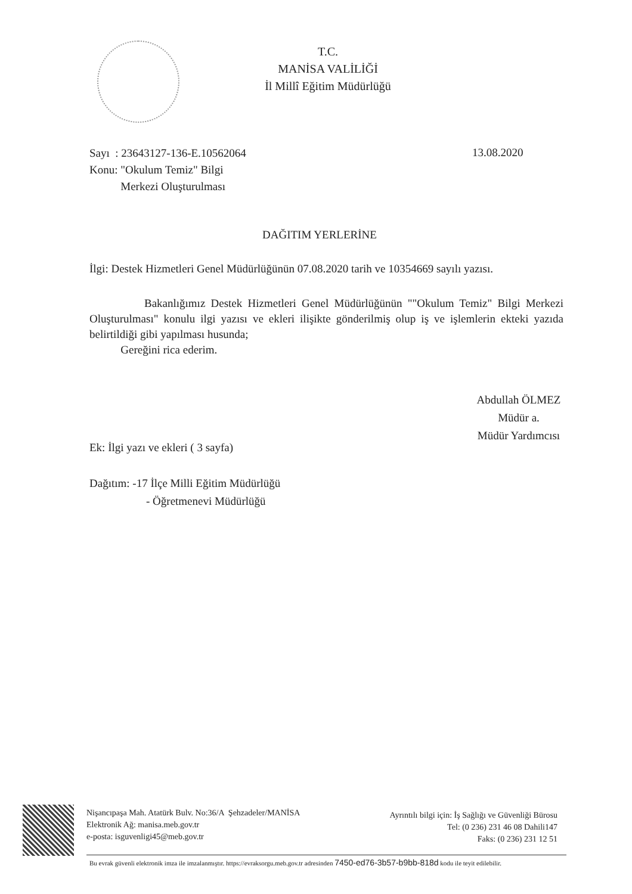T.C.
MANİSA VALİLİĞİ
İl Millî Eğitim Müdürlüğü
Sayı : 23643127-136-E.10562064
Konu: "Okulum Temiz" Bilgi
Merkezi Oluşturulması
13.08.2020
DAĞITIM YERLERİNE
İlgi: Destek Hizmetleri Genel Müdürlüğünün 07.08.2020 tarih ve 10354669 sayılı yazısı.
Bakanlığımız Destek Hizmetleri Genel Müdürlüğünün ""Okulum Temiz" Bilgi Merkezi Oluşturulması" konulu ilgi yazısı ve ekleri ilişikte gönderilmiş olup iş ve işlemlerin ekteki yazıda belirtildiği gibi yapılması husunda;
Gereğini rica ederim.
Abdullah ÖLMEZ
Müdür a.
Müdür Yardımcısı
Ek: İlgi yazı ve ekleri ( 3 sayfa)
Dağıtım: -17 İlçe Milli Eğitim Müdürlüğü
- Öğretmenevi Müdürlüğü
Nişancıpaşa Mah. Atatürk Bulv. No:36/A Şehzadeler/MANİSA
Elektronik Ağ: manisa.meb.gov.tr
e-posta: isguvenligi45@meb.gov.tr
Ayrıntılı bilgi için: İş Sağlığı ve Güvenliği Bürosu
Tel: (0 236) 231 46 08 Dahili147
Faks: (0 236) 231 12 51
Bu evrak güvenli elektronik imza ile imzalanmıştır. https://evraksorgu.meb.gov.tr adresinden 7450-ed76-3b57-b9bb-818d kodu ile teyit edilebilir.